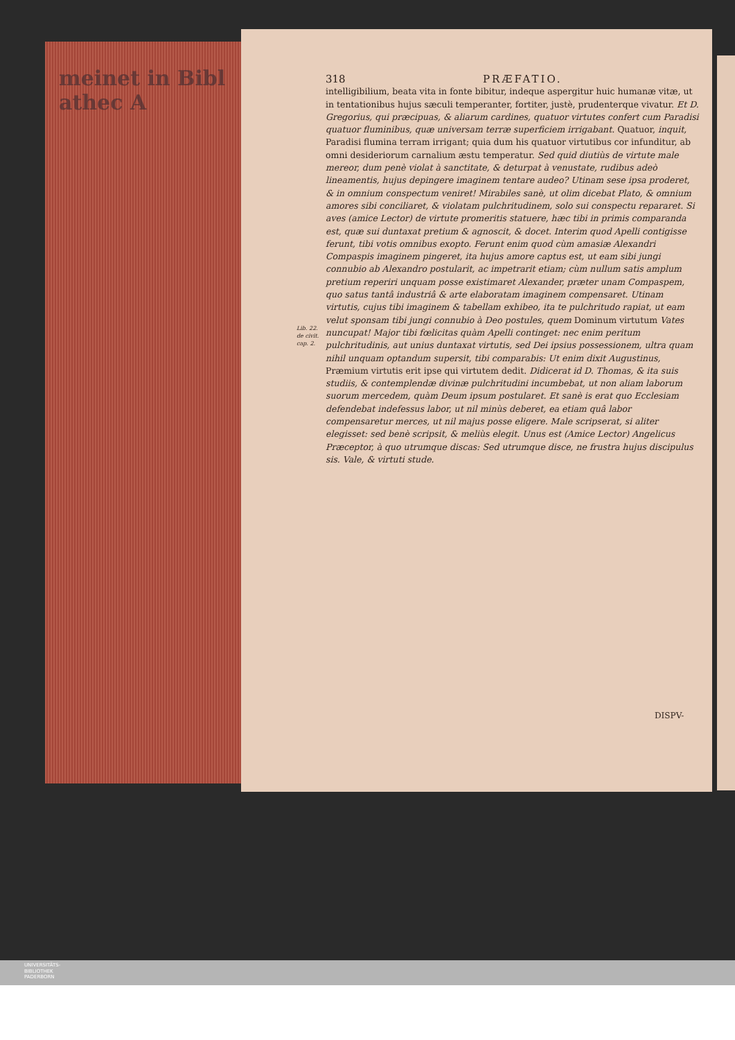meinet in Bibl
athec A
318 PRÆFATIO.
intelligibilium, beata vita in fonte bibitur, indeque aspergitur huic humanæ vitæ, ut in tentationibus hujus sæculi temperanter, fortiter, justè, prudenterque vivatur. Et D. Gregorius, qui præcipuas, & aliarum cardines, quatuor virtutes confert cum Paradisi quatuor fluminibus, quæ universam terræ superficiem irrigabant. Quatuor, inquit, Paradisi flumina terram irrigant; quia dum his quatuor virtutibus cor infunditur, ab omni desideriorum carnalium æstu temperatur. Sed quid diutiùs de virtute male mereor, dum penè violat à sanctitate, & deturpat à venustate, rudibus adeò lineamentis, hujus depingere imaginem tentare audeo? Utinam sese ipsa proderet, & in omnium conspectum veniret! Mirabiles sanè, ut olim dicebat Plato, & omnium amores sibi conciliaret, & violatam pulchritudinem, solo sui conspectu repararet. Si aves (amice Lector) de virtute promeritis statuere, hæc tibi in primis comparanda est, quæ sui duntaxat pretium & agnoscit, & docet. Interim quod Apelli contigisse ferunt, tibi votis omnibus exopto. Ferunt enim quod cùm amasiæ Alexandri Compaspis imaginem pingeret, ita hujus amore captus est, ut eam sibi jungi connubio ab Alexandro postularit, ac impetrarit etiam; cùm nullum satis amplum pretium reperiri unquam posse existimaret Alexander, præter unam Compaspem, quo satus tantâ industriâ & arte elaboratam imaginem compensaret. Utinam virtutis, cujus tibi imaginem & tabellam exhibeo, ita te pulchritudo rapiat, ut eam velut sponsam tibi jungi connubio à Deo postules, quem Dominum virtutum Vates nuncupat! Major tibi fœlicitas quàm Apelli continget: nec enim peritum pulchritudinis, aut unius duntaxat virtutis, sed Dei ipsius possessionem, ultra quam nihil unquam optandum supersit, tibi comparabis: Ut enim dixit Augustinus, Præmium virtutis erit ipse qui virtutem dedit. Didicerat id D. Thomas, & ita suis studiis, & contemplendæ divinæ pulchritudini incumbebat, ut non aliam laborum suorum mercedem, quàm Deum ipsum postularet. Et sanè is erat quo Ecclesiam defendebat indefessus labor, ut nil minùs deberet, ea etiam quâ labor compensaretur merces, ut nil majus posse eligere. Male scripserat, si aliter elegisset: sed benè scripsit, & meliùs elegit. Unus est (Amice Lector) Angelicus Præceptor, à quo utrumque discas: Sed utrumque disce, ne frustra hujus discipulus sis. Vale, & virtuti stude.
Lib. 22.
de civit.
cap. 2.
DISPV-
UNIVERSITÄTS-
BIBLIOTHEK
PADERBORN